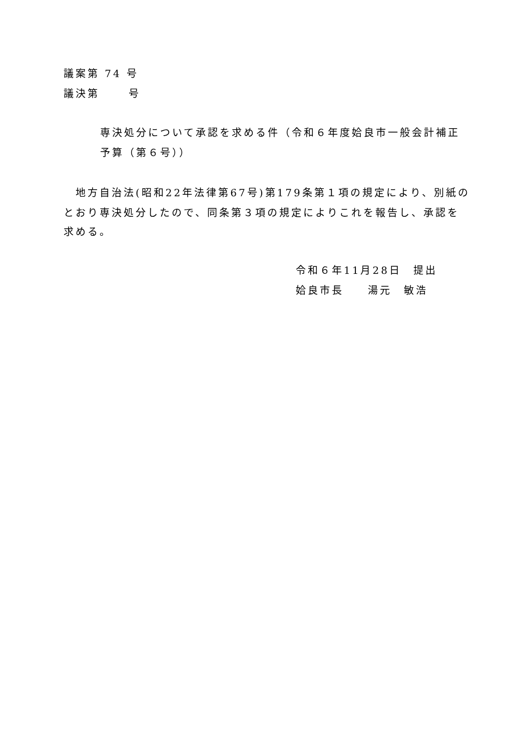議案第 74 号
議決第　　 号
専決処分について承認を求める件（令和６年度姶良市一般会計補正
予算（第６号））
　地方自治法(昭和22年法律第67号)第179条第１項の規定により、別紙の
とおり専決処分したので、同条第３項の規定によりこれを報告し、承認を
求める。
令和６年11月28日　提出
姶良市長　　湯元　敏浩